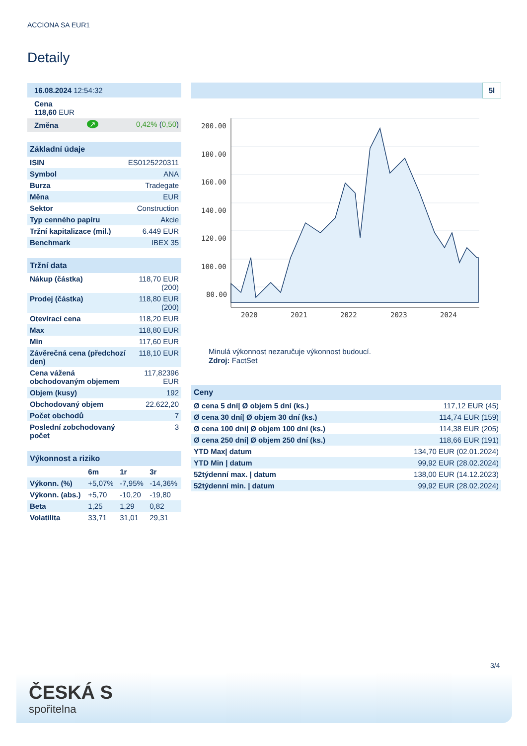ACCIONA SA EUR1
Detaily
| 16.08.2024 12:54:32 |
| Cena 118,60 EUR |
| Změna | ↗ | 0,42% ( 0,50 ) |
Základní údaje
| ISIN | ES0125220311 |
| Symbol | ANA |
| Burza | Tradegate |
| Měna | EUR |
| Sektor | Construction |
| Typ cenného papíru | Akcie |
| Tržní kapitalizace (mil.) | 6.449 EUR |
| Benchmark | IBEX 35 |
Tržní data
| Nákup (částka) | 118,70 EUR (200) |
| Prodej (částka) | 118,80 EUR (200) |
| Otevírací cena | 118,20 EUR |
| Max | 118,80 EUR |
| Min | 117,60 EUR |
| Závěrečná cena (předchozí den) | 118,10 EUR |
| Cena vážená obchodovaným objemem | 117,82396 EUR |
| Objem (kusy) | 192 |
| Obchodovaný objem | 22.622,20 |
| Počet obchodů | 7 |
| Poslední zobchodovaný počet | 3 |
Výkonnost a riziko
| | 6m | 1r | 3r |
| Výkonn. (%) | +5,07% | -7,95% | -14,36% |
| Výkonn. (abs.) | +5,70 | -10,20 | -19,80 |
| Beta | 1,25 | 1,29 | 0,82 |
| Volatilita | 33,71 | 31,01 | 29,31 |
5l
200.00
180.00
160.00
140.00
120.00
100.00
80.00
2020
2021
2022
2023
2024
Minulá výkonnost nezaručuje výkonnost budoucí.
Zdroj: FactSet
Ceny
| Ø cena 5 dní/ Ø objem 5 dní (ks.) | 117,12 EUR (45) |
| Ø cena 30 dní/ Ø objem 30 dní (ks.) | 114,74 EUR (159) |
| Ø cena 100 dní/ Ø objem 100 dní (ks.) | 114,38 EUR (205) |
| Ø cena 250 dní/ Ø objem 250 dní (ks.) | 118,66 EUR (191) |
| YTD Max/ datum | 134,70 EUR (02.01.2024) |
| YTD Min / datum | 99,92 EUR (28.02.2024) |
| 52týdenní max. / datum | 138,00 EUR (14.12.2023) |
| 52týdenní min. / datum | 99,92 EUR (28.02.2024) |
3/4
ČESKÁ S
spořitelna